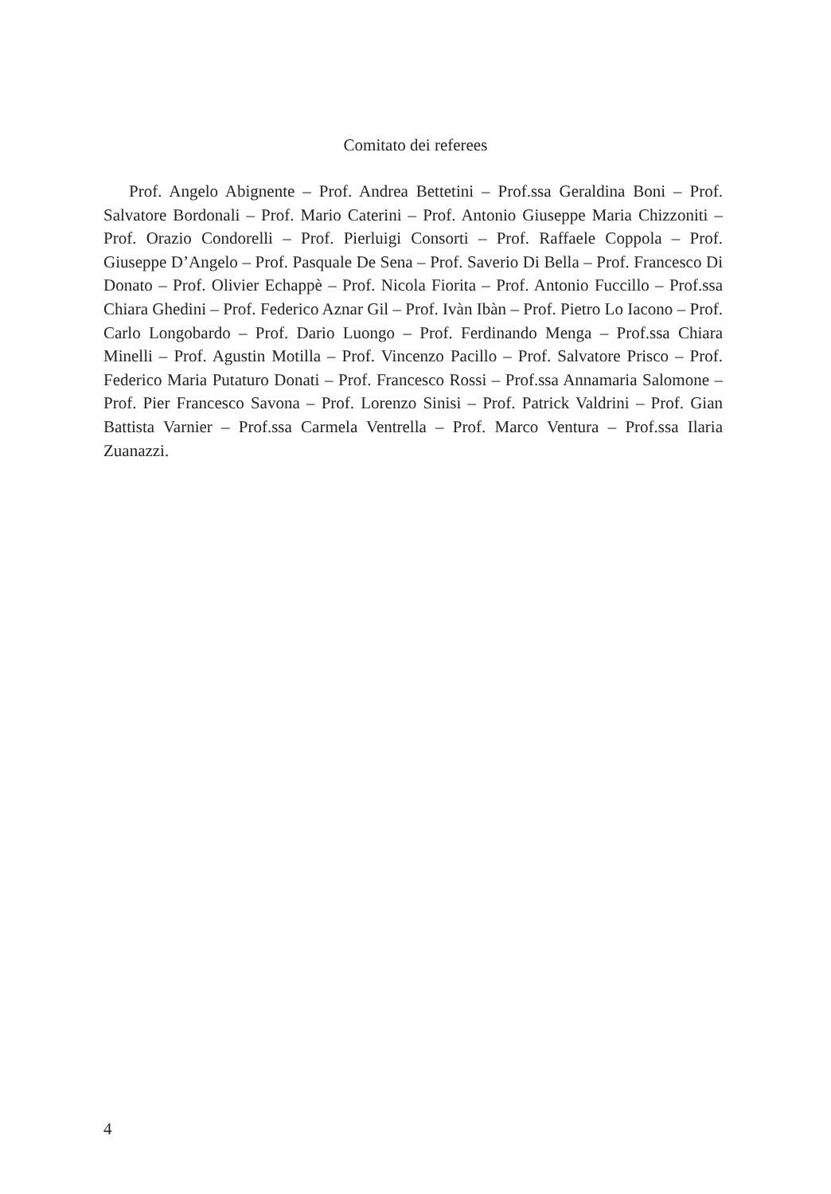Comitato dei referees
Prof. Angelo Abignente – Prof. Andrea Bettetini – Prof.ssa Geraldina Boni – Prof. Salvatore Bordonali – Prof. Mario Caterini – Prof. Antonio Giuseppe Maria Chizzoniti – Prof. Orazio Condorelli – Prof. Pierluigi Consorti – Prof. Raffaele Coppola – Prof. Giuseppe D’Angelo – Prof. Pasquale De Sena – Prof. Saverio Di Bella – Prof. Francesco Di Donato – Prof. Olivier Echappè – Prof. Nicola Fiorita – Prof. Antonio Fuccillo – Prof.ssa Chiara Ghedini – Prof. Federico Aznar Gil – Prof. Ivàn Ibàn – Prof. Pietro Lo Iacono – Prof. Carlo Longobardo – Prof. Dario Luongo – Prof. Ferdinando Menga – Prof.ssa Chiara Minelli – Prof. Agustin Motilla – Prof. Vincenzo Pacillo – Prof. Salvatore Prisco – Prof. Federico Maria Putaturo Donati – Prof. Francesco Rossi – Prof.ssa Annamaria Salomone – Prof. Pier Francesco Savona – Prof. Lorenzo Sinisi – Prof. Patrick Valdrini – Prof. Gian Battista Varnier – Prof.ssa Carmela Ventrella – Prof. Marco Ventura – Prof.ssa Ilaria Zuanazzi.
4